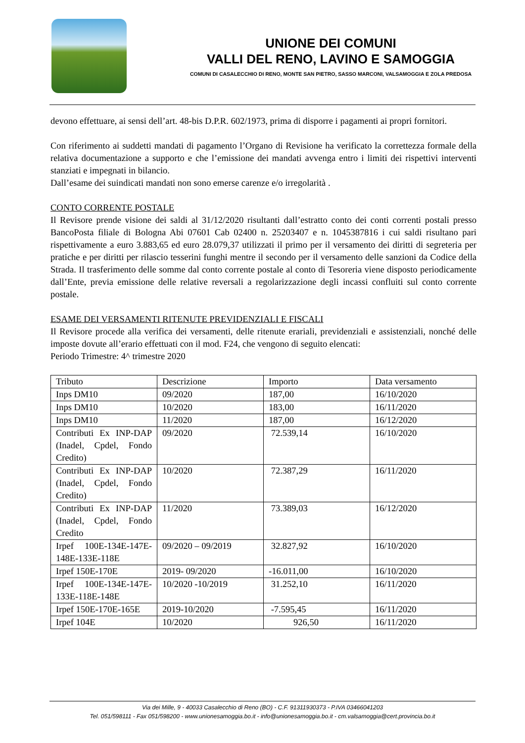UNIONE DEI COMUNI
VALLI DEL RENO, LAVINO E SAMOGGIA
COMUNI DI CASALECCHIO DI RENO, MONTE SAN PIETRO, SASSO MARCONI, VALSAMOGGIA E ZOLA PREDOSA
devono effettuare, ai sensi dell’art. 48-bis D.P.R. 602/1973, prima di disporre i pagamenti ai propri fornitori.
Con riferimento ai suddetti mandati di pagamento l’Organo di Revisione ha verificato la correttezza formale della relativa documentazione a supporto e che l’emissione dei mandati avvenga entro i limiti dei rispettivi interventi stanziati e impegnati in bilancio.
Dall’esame dei suindicati mandati non sono emerse carenze e/o irregolarità .
CONTO CORRENTE POSTALE
Il Revisore prende visione dei saldi al 31/12/2020 risultanti dall’estratto conto dei conti correnti postali presso BancoPosta filiale di Bologna Abi 07601 Cab 02400 n. 25203407 e n. 1045387816 i cui saldi risultano pari rispettivamente a euro 3.883,65 ed euro 28.079,37 utilizzati il primo per il versamento dei diritti di segreteria per pratiche e per diritti per rilascio tesserini funghi mentre il secondo per il versamento delle sanzioni da Codice della Strada. Il trasferimento delle somme dal conto corrente postale al conto di Tesoreria viene disposto periodicamente dall’Ente, previa emissione delle relative reversali a regolarizzazione degli incassi confluiti sul conto corrente postale.
ESAME DEI VERSAMENTI RITENUTE PREVIDENZIALI E FISCALI
Il Revisore procede alla verifica dei versamenti, delle ritenute erariali, previdenziali e assistenziali, nonché delle imposte dovute all’erario effettuati con il mod. F24, che vengono di seguito elencati:
Periodo Trimestre: 4^ trimestre 2020
| Tributo | Descrizione | Importo | Data versamento |
| Inps DM10 | 09/2020 | 187,00 | 16/10/2020 |
| Inps DM10 | 10/2020 | 183,00 | 16/11/2020 |
| Inps DM10 | 11/2020 | 187,00 | 16/12/2020 |
| Contributi Ex INP-DAP (Inadel, Cpdel, Fondo Credito) | 09/2020 | 72.539,14 | 16/10/2020 |
| Contributi Ex INP-DAP (Inadel, Cpdel, Fondo Credito) | 10/2020 | 72.387,29 | 16/11/2020 |
| Contributi Ex INP-DAP (Inadel, Cpdel, Fondo Credito | 11/2020 | 73.389,03 | 16/12/2020 |
| Irpef 100E-134E-147E-148E-133E-118E | 09/2020 – 09/2019 | 32.827,92 | 16/10/2020 |
| Irpef 150E-170E | 2019- 09/2020 | -16.011,00 | 16/10/2020 |
| Irpef 100E-134E-147E-133E-118E-148E | 10/2020 -10/2019 | 31.252,10 | 16/11/2020 |
| Irpef 150E-170E-165E | 2019-10/2020 | -7.595,45 | 16/11/2020 |
| Irpef 104E | 10/2020 | 926,50 | 16/11/2020 |
Via dei Mille, 9 - 40033 Casalecchio di Reno (BO) - C.F. 91311930373 - P.IVA 03466041203
Tel. 051/598111 - Fax 051/598200 - www.unionesamoggia.bo.it - info@unionesamoggia.bo.it - cm.valsamoggia@cert.provincia.bo.it